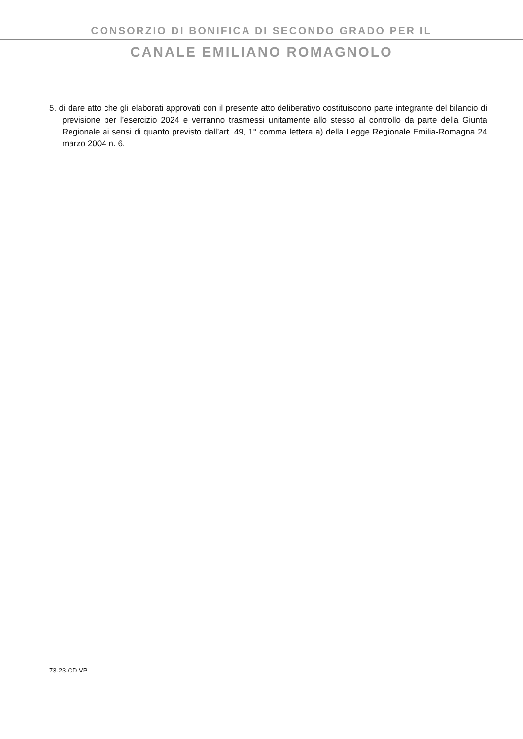CONSORZIO DI BONIFICA DI SECONDO GRADO PER IL
CANALE EMILIANO ROMAGNOLO
5. di dare atto che gli elaborati approvati con il presente atto deliberativo costituiscono parte integrante del bilancio di previsione per l’esercizio 2024 e verranno trasmessi unitamente allo stesso al controllo da parte della Giunta Regionale ai sensi di quanto previsto dall’art. 49, 1° comma lettera a) della Legge Regionale Emilia-Romagna 24 marzo 2004 n. 6.
73-23-CD.VP